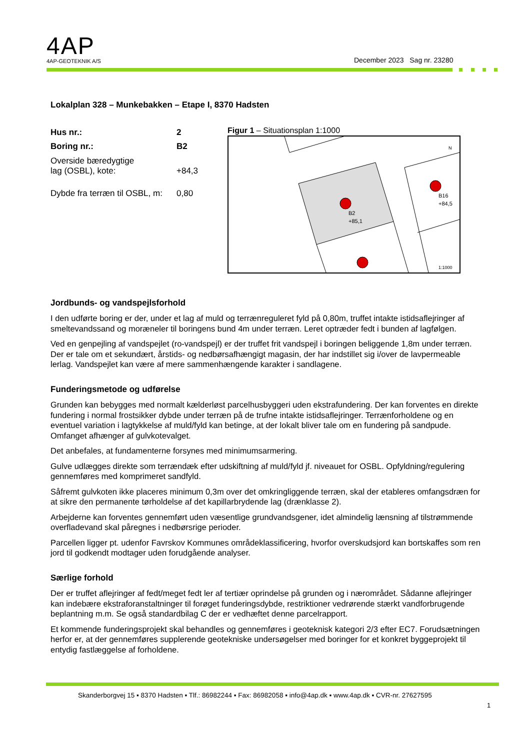4AP
4AP-GEOTEKNIK A/S
December 2023 Sag nr. 23280
Lokalplan 328 – Munkebakken – Etape I, 8370 Hadsten
| Hus nr.: | 2 |
| Boring nr.: | B2 |
| Overside bæredygtige lag (OSBL), kote: | +84,3 |
| Dybde fra terræn til OSBL, m: | 0,80 |
Figur 1 – Situationsplan 1:1000
B2
+85,1
B16
+84,5
N
1:1000
Jordbunds- og vandspejlsforhold
I den udførte boring er der, under et lag af muld og terrænreguleret fyld på 0,80m, truffet intakte istidsaflejringer af smeltevandssand og moræneler til boringens bund 4m under terræn. Leret optræder fedt i bunden af lagfølgen.
Ved en genpejling af vandspejlet (ro-vandspejl) er der truffet frit vandspejl i boringen beliggende 1,8m under terræn. Der er tale om et sekundært, årstids- og nedbørsafhængigt magasin, der har indstillet sig i/over de lavpermeable lerlag. Vandspejlet kan være af mere sammenhængende karakter i sandlagene.
Funderingsmetode og udførelse
Grunden kan bebygges med normalt kælderløst parcelhusbyggeri uden ekstrafundering. Der kan forventes en direkte fundering i normal frostsikker dybde under terræn på de trufne intakte istidsaflejringer. Terrænforholdene og en eventuel variation i lagtykkelse af muld/fyld kan betinge, at der lokalt bliver tale om en fundering på sandpude. Omfanget afhænger af gulvkotevalget.
Det anbefales, at fundamenterne forsynes med minimumsarmering.
Gulve udlægges direkte som terrændæk efter udskiftning af muld/fyld jf. niveauet for OSBL. Opfyldning/regulering gennemføres med komprimeret sandfyld.
Såfremt gulvkoten ikke placeres minimum 0,3m over det omkringliggende terræn, skal der etableres omfangsdræn for at sikre den permanente tørholdelse af det kapillarbrydende lag (drænklasse 2).
Arbejderne kan forventes gennemført uden væsentlige grundvandsgener, idet almindelig lænsning af tilstrømmende overfladevand skal påregnes i nedbørsrige perioder.
Parcellen ligger pt. udenfor Favrskov Kommunes områdeklassificering, hvorfor overskudsjord kan bortskaffes som ren jord til godkendt modtager uden forudgående analyser.
Særlige forhold
Der er truffet aflejringer af fedt/meget fedt ler af tertiær oprindelse på grunden og i nærområdet. Sådanne aflejringer kan indebære ekstraforanstaltninger til forøget funderingsdybde, restriktioner vedrørende stærkt vandforbrugende beplantning m.m. Se også standardbilag C der er vedhæftet denne parcelrapport.
Et kommende funderingsprojekt skal behandles og gennemføres i geoteknisk kategori 2/3 efter EC7. Forudsætningen herfor er, at der gennemføres supplerende geotekniske undersøgelser med boringer for et konkret byggeprojekt til entydig fastlæggelse af forholdene.
Skanderborgvej 15 ▪ 8370 Hadsten ▪ Tlf.: 86982244 ▪ Fax: 86982058 ▪ info@4ap.dk ▪ www.4ap.dk ▪ CVR-nr. 27627595
1